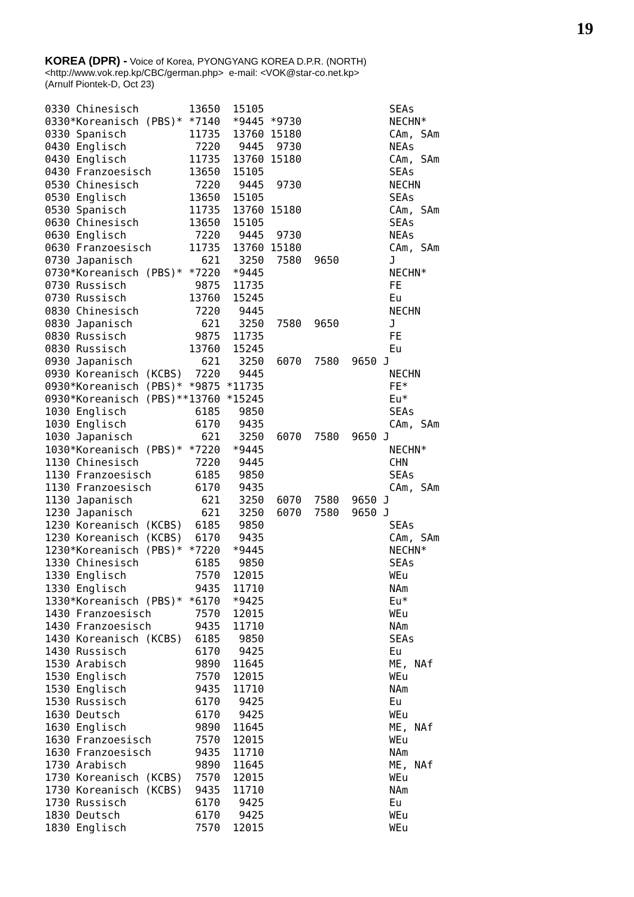19
KOREA (DPR) - Voice of Korea, PYONGYANG KOREA D.P.R. (NORTH)
<http://www.vok.rep.kp/CBC/german.php> e-mail: <VOK@star-co.net.kp>
(Arnulf Piontek-D, Oct 23)
0330 Chinesisch        13650  15105                    SEAs
0330*Koreanisch (PBS)* *7140  *9445 *9730              NECHN*
0330 Spanisch          11735  13760 15180              CAm, SAm
0430 Englisch           7220   9445  9730              NEAs
0430 Englisch          11735  13760 15180              CAm, SAm
0430 Franzoesisch      13650  15105                    SEAs
0530 Chinesisch         7220   9445  9730              NECHN
0530 Englisch          13650  15105                    SEAs
0530 Spanisch          11735  13760 15180              CAm, SAm
0630 Chinesisch        13650  15105                    SEAs
0630 Englisch           7220   9445  9730              NEAs
0630 Franzoesisch      11735  13760 15180              CAm, SAm
0730 Japanisch           621   3250  7580  9650        J
0730*Koreanisch (PBS)* *7220  *9445                    NECHN*
0730 Russisch           9875  11735                    FE
0730 Russisch          13760  15245                    Eu
0830 Chinesisch         7220   9445                    NECHN
0830 Japanisch           621   3250  7580  9650        J
0830 Russisch           9875  11735                    FE
0830 Russisch          13760  15245                    Eu
0930 Japanisch           621   3250  6070  7580  9650 J
0930 Koreanisch (KCBS)  7220   9445                    NECHN
0930*Koreanisch (PBS)* *9875 *11735                    FE*
0930*Koreanisch (PBS)**13760 *15245                    Eu*
1030 Englisch           6185   9850                    SEAs
1030 Englisch           6170   9435                    CAm, SAm
1030 Japanisch           621   3250  6070  7580  9650 J
1030*Koreanisch (PBS)* *7220  *9445                    NECHN*
1130 Chinesisch         7220   9445                    CHN
1130 Franzoesisch       6185   9850                    SEAs
1130 Franzoesisch       6170   9435                    CAm, SAm
1130 Japanisch           621   3250  6070  7580  9650 J
1230 Japanisch           621   3250  6070  7580  9650 J
1230 Koreanisch (KCBS)  6185   9850                    SEAs
1230 Koreanisch (KCBS)  6170   9435                    CAm, SAm
1230*Koreanisch (PBS)* *7220  *9445                    NECHN*
1330 Chinesisch         6185   9850                    SEAs
1330 Englisch           7570  12015                    WEu
1330 Englisch           9435  11710                    NAm
1330*Koreanisch (PBS)* *6170  *9425                    Eu*
1430 Franzoesisch       7570  12015                    WEu
1430 Franzoesisch       9435  11710                    NAm
1430 Koreanisch (KCBS)  6185   9850                    SEAs
1430 Russisch           6170   9425                    Eu
1530 Arabisch           9890  11645                    ME, NAf
1530 Englisch           7570  12015                    WEu
1530 Englisch           9435  11710                    NAm
1530 Russisch           6170   9425                    Eu
1630 Deutsch            6170   9425                    WEu
1630 Englisch           9890  11645                    ME, NAf
1630 Franzoesisch       7570  12015                    WEu
1630 Franzoesisch       9435  11710                    NAm
1730 Arabisch           9890  11645                    ME, NAf
1730 Koreanisch (KCBS)  7570  12015                    WEu
1730 Koreanisch (KCBS)  9435  11710                    NAm
1730 Russisch           6170   9425                    Eu
1830 Deutsch            6170   9425                    WEu
1830 Englisch           7570  12015                    WEu